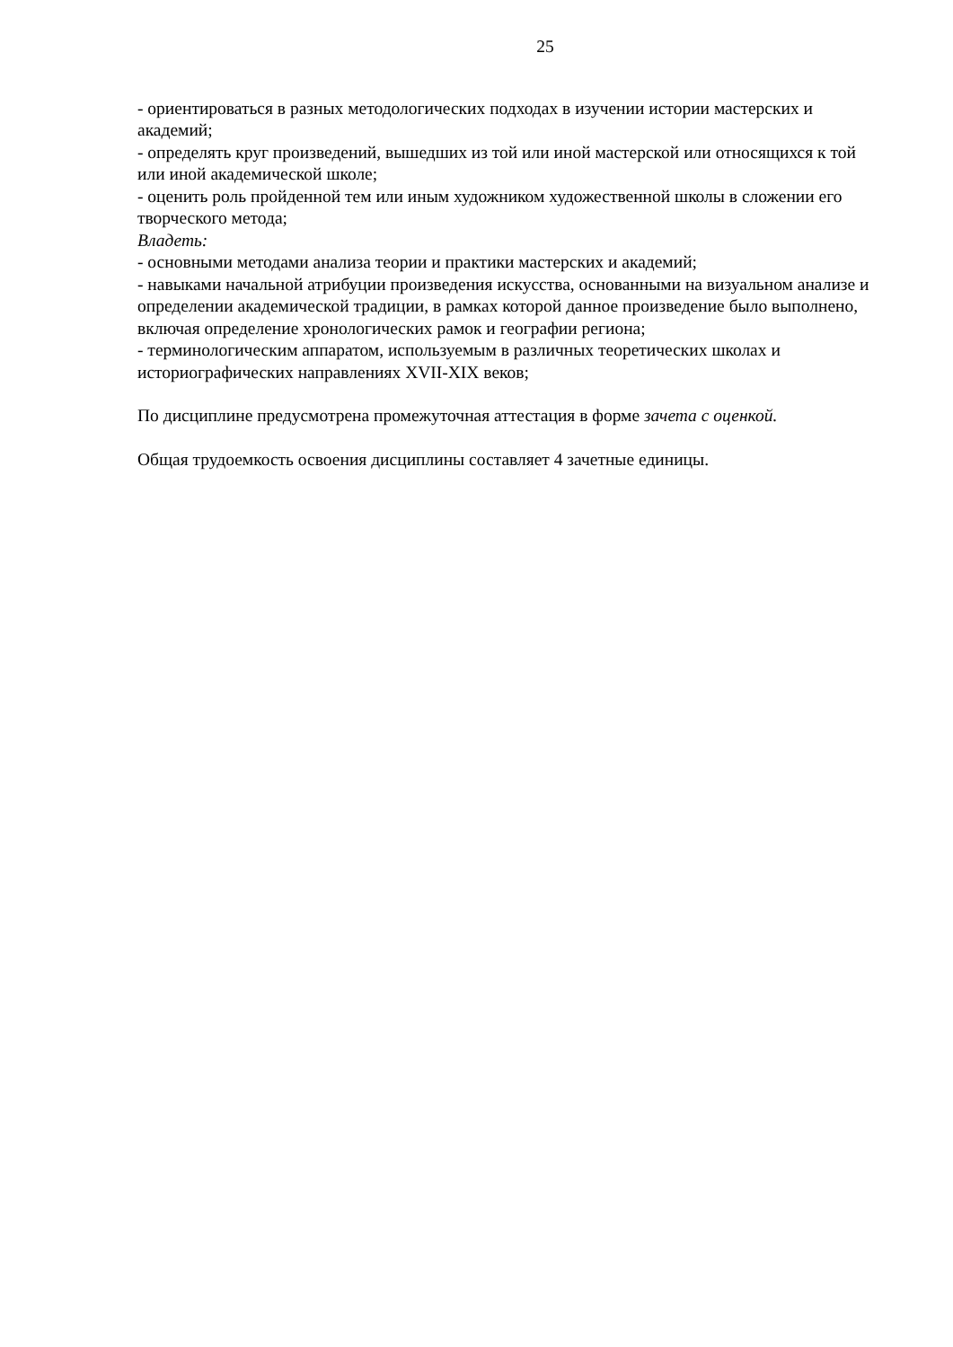25
- ориентироваться в разных методологических подходах в изучении истории мастерских и академий;
- определять круг произведений, вышедших из той или иной мастерской или относящихся к той или иной академической школе;
- оценить роль пройденной тем или иным художником художественной школы в сложении его творческого метода;
Владеть:
- основными методами анализа теории и практики мастерских и академий;
- навыками начальной атрибуции произведения искусства, основанными на визуальном анализе и определении академической традиции, в рамках которой данное произведение было выполнено, включая определение хронологических рамок и географии региона;
- терминологическим аппаратом, используемым в различных теоретических школах и историографических направлениях XVII-XIX веков;
По дисциплине предусмотрена промежуточная аттестация в форме зачета с оценкой.
Общая трудоемкость освоения дисциплины составляет 4 зачетные единицы.